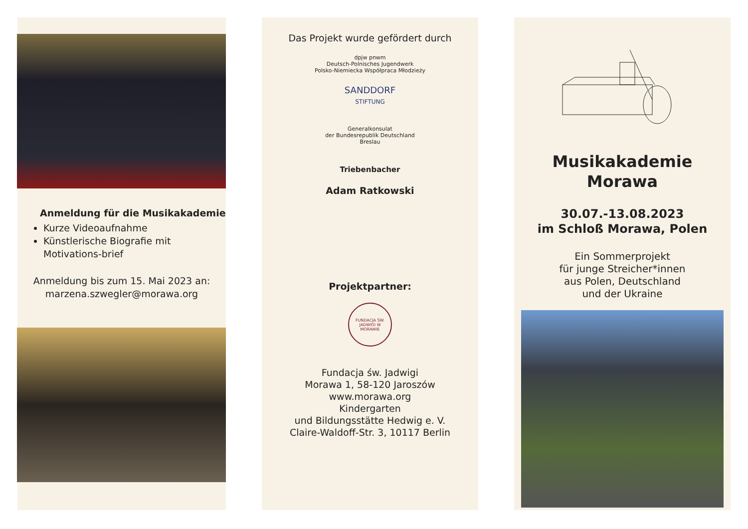Anmeldung für die Musikakademie
Kurze Videoaufnahme
Künstlerische Biografie mit Motivations-brief
Anmeldung bis zum 15. Mai 2023 an:
marzena.szwegler@morawa.org
Das Projekt wurde gefördert durch
dpjw pnwm
Deutsch-Polnisches Jugendwerk
Polsko-Niemiecka Współpraca Młodzieży
SANDDORF
STIFTUNG
Generalkonsulat
der Bundesrepublik Deutschland
Breslau
Triebenbacher
Adam Ratkowski
Projektpartner:
FUNDACJA ŚW. JADWIGI W MORAWIE
Fundacja św. Jadwigi
Morawa 1, 58-120 Jaroszów
www.morawa.org
Kindergarten
und Bildungsstätte Hedwig e. V.
Claire-Waldoff-Str. 3, 10117 Berlin
Musikakademie
Morawa
30.07.-13.08.2023
im Schloß Morawa, Polen
Ein Sommerprojekt
für junge Streicher*innen
aus Polen, Deutschland
und der Ukraine